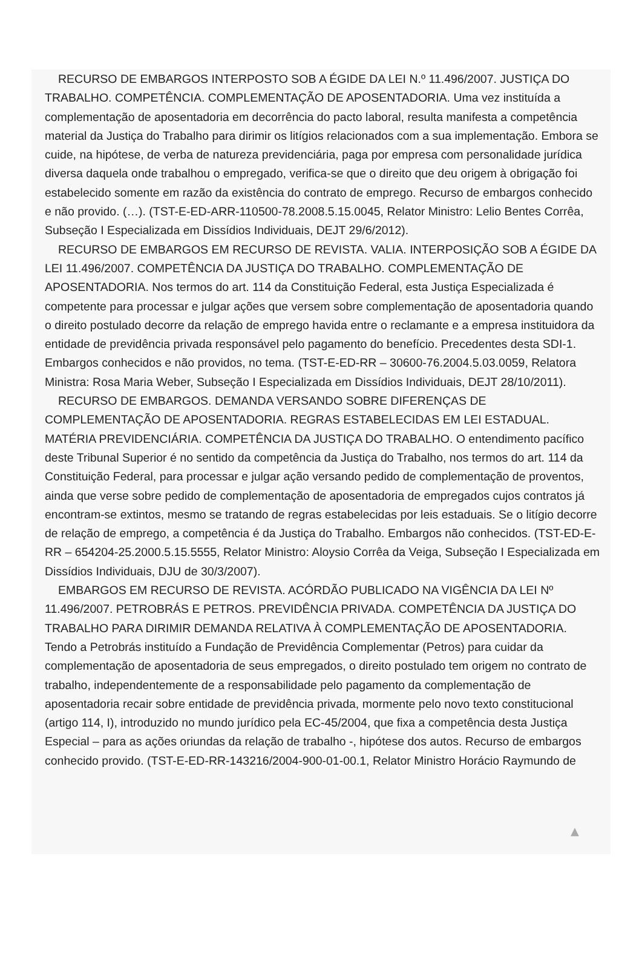RECURSO DE EMBARGOS INTERPOSTO SOB A ÉGIDE DA LEI N.º 11.496/2007. JUSTIÇA DO TRABALHO. COMPETÊNCIA. COMPLEMENTAÇÃO DE APOSENTADORIA. Uma vez instituída a complementação de aposentadoria em decorrência do pacto laboral, resulta manifesta a competência material da Justiça do Trabalho para dirimir os litígios relacionados com a sua implementação. Embora se cuide, na hipótese, de verba de natureza previdenciária, paga por empresa com personalidade jurídica diversa daquela onde trabalhou o empregado, verifica-se que o direito que deu origem à obrigação foi estabelecido somente em razão da existência do contrato de emprego. Recurso de embargos conhecido e não provido. (…). (TST-E-ED-ARR-110500-78.2008.5.15.0045, Relator Ministro: Lelio Bentes Corrêa, Subseção I Especializada em Dissídios Individuais, DEJT 29/6/2012).
RECURSO DE EMBARGOS EM RECURSO DE REVISTA. VALIA. INTERPOSIÇÃO SOB A ÉGIDE DA LEI 11.496/2007. COMPETÊNCIA DA JUSTIÇA DO TRABALHO. COMPLEMENTAÇÃO DE APOSENTADORIA. Nos termos do art. 114 da Constituição Federal, esta Justiça Especializada é competente para processar e julgar ações que versem sobre complementação de aposentadoria quando o direito postulado decorre da relação de emprego havida entre o reclamante e a empresa instituidora da entidade de previdência privada responsável pelo pagamento do benefício. Precedentes desta SDI-1. Embargos conhecidos e não providos, no tema. (TST-E-ED-RR – 30600-76.2004.5.03.0059, Relatora Ministra: Rosa Maria Weber, Subseção I Especializada em Dissídios Individuais, DEJT 28/10/2011).
RECURSO DE EMBARGOS. DEMANDA VERSANDO SOBRE DIFERENÇAS DE COMPLEMENTAÇÃO DE APOSENTADORIA. REGRAS ESTABELECIDAS EM LEI ESTADUAL. MATÉRIA PREVIDENCIÁRIA. COMPETÊNCIA DA JUSTIÇA DO TRABALHO. O entendimento pacífico deste Tribunal Superior é no sentido da competência da Justiça do Trabalho, nos termos do art. 114 da Constituição Federal, para processar e julgar ação versando pedido de complementação de proventos, ainda que verse sobre pedido de complementação de aposentadoria de empregados cujos contratos já encontram-se extintos, mesmo se tratando de regras estabelecidas por leis estaduais. Se o litígio decorre de relação de emprego, a competência é da Justiça do Trabalho. Embargos não conhecidos. (TST-ED-E-RR – 654204-25.2000.5.15.5555, Relator Ministro: Aloysio Corrêa da Veiga, Subseção I Especializada em Dissídios Individuais, DJU de 30/3/2007).
EMBARGOS EM RECURSO DE REVISTA. ACÓRDÃO PUBLICADO NA VIGÊNCIA DA LEI Nº 11.496/2007. PETROBRÁS E PETROS. PREVIDÊNCIA PRIVADA. COMPETÊNCIA DA JUSTIÇA DO TRABALHO PARA DIRIMIR DEMANDA RELATIVA À COMPLEMENTAÇÃO DE APOSENTADORIA. Tendo a Petrobrás instituído a Fundação de Previdência Complementar (Petros) para cuidar da complementação de aposentadoria de seus empregados, o direito postulado tem origem no contrato de trabalho, independentemente de a responsabilidade pelo pagamento da complementação de aposentadoria recair sobre entidade de previdência privada, mormente pelo novo texto constitucional (artigo 114, I), introduzido no mundo jurídico pela EC-45/2004, que fixa a competência desta Justiça Especial – para as ações oriundas da relação de trabalho -, hipótese dos autos. Recurso de embargos conhecido provido. (TST-E-ED-RR-143216/2004-900-01-00.1, Relator Ministro Horácio Raymundo de
▲